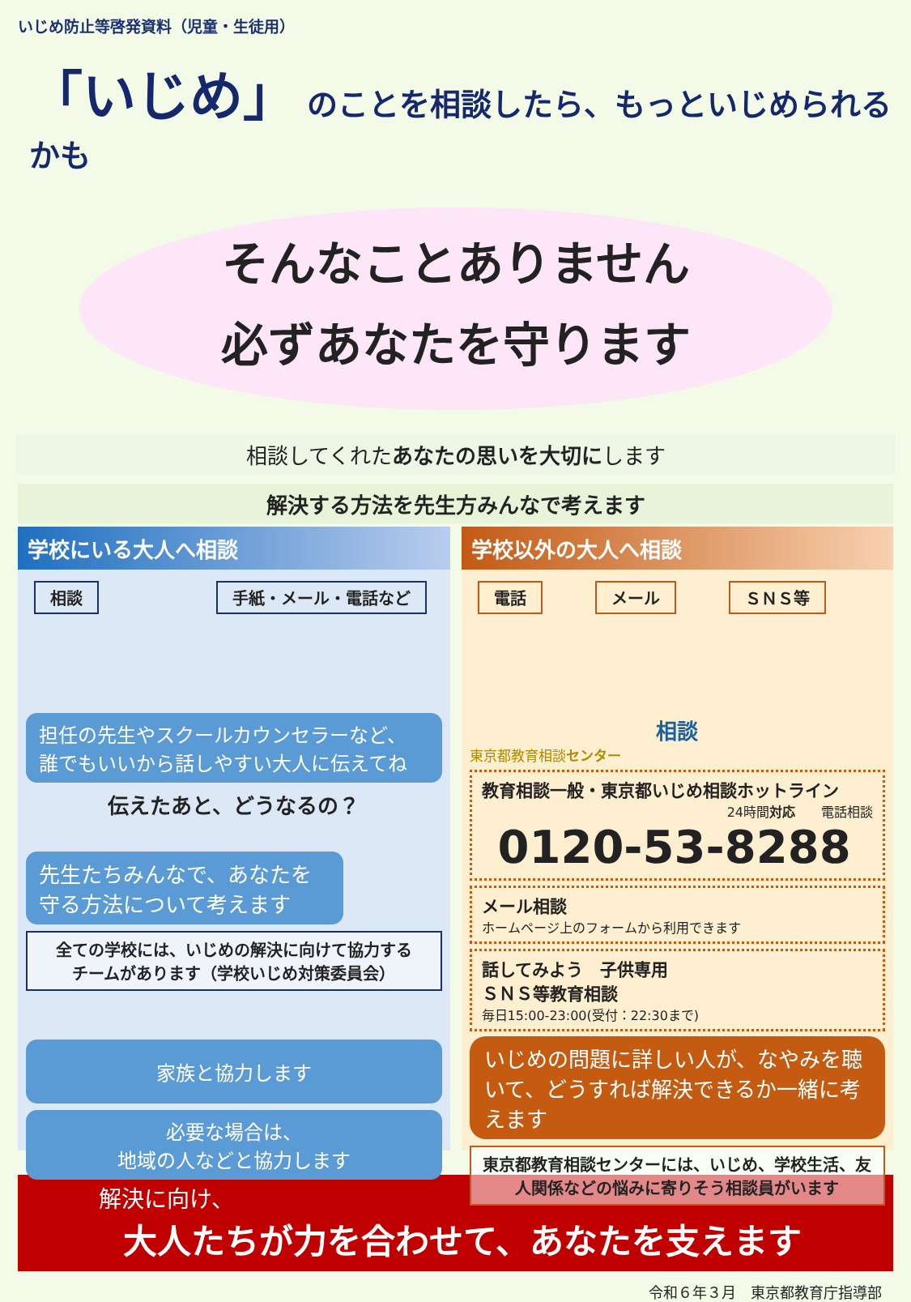いじめ防止等啓発資料（児童・生徒用）
「いじめ」 のことを相談したら、もっといじめられるかも
そんなことありません
必ずあなたを守ります
相談してくれたあなたの思いを大切にします
解決する方法を先生方みんなで考えます
学校にいる大人へ相談
相談 手紙・メール・電話など
担任の先生やスクールカウンセラーなど、
誰でもいいから話しやすい大人に伝えてね
伝えたあと、どうなるの？
先生たちみんなで、あなたを
守る方法について考えます
全ての学校には、いじめの解決に向けて協力する
チームがあります（学校いじめ対策委員会）
家族と協力します
必要な場合は、
地域の人などと協力します
学校以外の大人へ相談
電話 メール ＳＮＳ等
相談
東京都教育相談センター
教育相談一般・東京都いじめ相談ホットライン
24時間対応　　電話相談
0120-53-8288
メール相談
ホームページ上のフォームから利用できます
話してみよう　子供専用
ＳＮＳ等教育相談
毎日15:00-23:00(受付：22:30まで)
いじめの問題に詳しい人が、なやみを聴いて、どうすれば解決できるか一緒に考えます
東京都教育相談センターには、いじめ、学校生活、友人関係などの悩みに寄りそう相談員がいます
解決に向け、
大人たちが力を合わせて、あなたを支えます
令和６年３月　東京都教育庁指導部